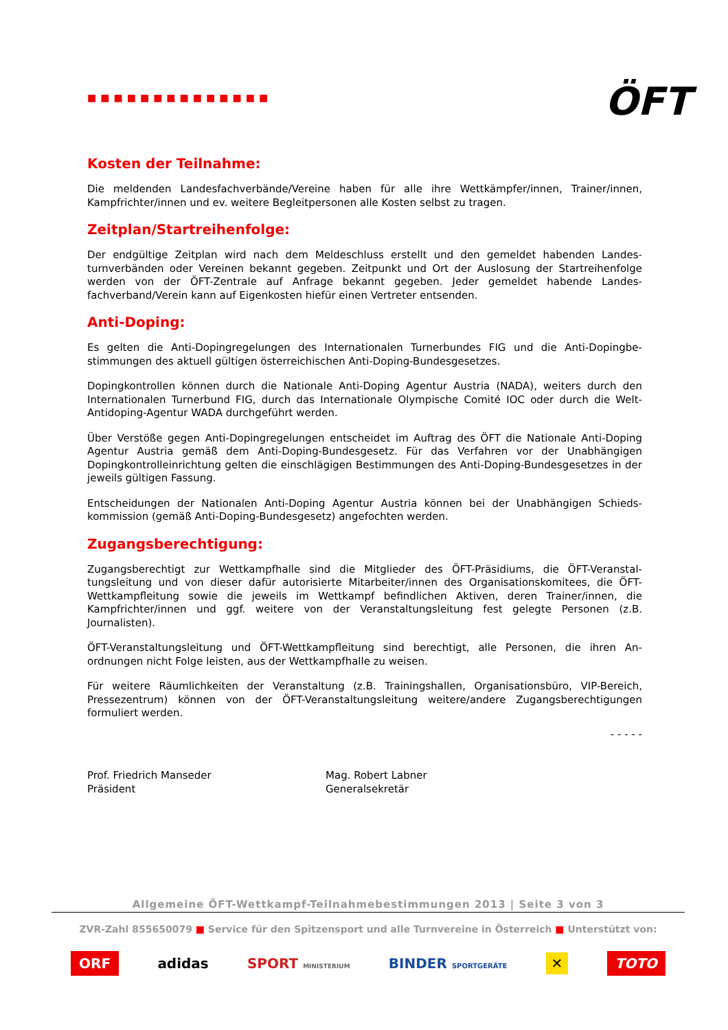■■■■■■■■■■■■■■
ÖFT
Kosten der Teilnahme:
Die meldenden Landesfachverbände/Vereine haben für alle ihre Wettkämpfer/innen, Trainer/innen, Kampfrichter/innen und ev. weitere Begleitpersonen alle Kosten selbst zu tragen.
Zeitplan/Startreihenfolge:
Der endgültige Zeitplan wird nach dem Meldeschluss erstellt und den gemeldet habenden Landes­turnverbänden oder Vereinen bekannt gegeben. Zeitpunkt und Ort der Auslosung der Startreihen­folge werden von der ÖFT-Zentrale auf Anfrage bekannt gegeben. Jeder gemeldet habende Landes­fachverband/Verein kann auf Eigenkosten hiefür einen Vertreter entsenden.
Anti-Doping:
Es gelten die Anti-Dopingregelungen des Internationalen Turnerbundes FIG und die Anti-Dopingbe­stimmungen des aktuell gültigen österreichischen Anti-Doping-Bundesgesetzes.
Dopingkontrollen können durch die Nationale Anti-Doping Agentur Austria (NADA), weiters durch den Internationalen Turnerbund FIG, durch das Internationale Olympische Comité IOC oder durch die Welt-Antidoping-Agentur WADA durchgeführt werden.
Über Verstöße gegen Anti-Dopingregelungen entscheidet im Auftrag des ÖFT die Nationale Anti-Doping Agentur Austria gemäß dem Anti-Doping-Bundesgesetz. Für das Verfahren vor der Unab­hängigen Dopingkontrolleinrichtung gelten die einschlägigen Bestimmungen des Anti-Doping-Bun­desgesetzes in der jeweils gültigen Fassung.
Entscheidungen der Nationalen Anti-Doping Agentur Austria können bei der Unabhängigen Schieds­kommission (gemäß Anti-Doping-Bundesgesetz) angefochten werden.
Zugangsberechtigung:
Zugangsberechtigt zur Wettkampfhalle sind die Mitglieder des ÖFT-Präsidiums, die ÖFT-Veranstal­tungsleitung und von dieser dafür autorisierte Mitarbeiter/innen des Organisationskomitees, die ÖFT-Wettkampfleitung sowie die jeweils im Wettkampf befindlichen Aktiven, deren Trainer/innen, die Kampfrichter/innen und ggf. weitere von der Veranstaltungsleitung fest gelegte Personen (z.B. Journalisten).
ÖFT-Veranstaltungsleitung und ÖFT-Wettkampfleitung sind berechtigt, alle Personen, die ihren An­ordnungen nicht Folge leisten, aus der Wettkampfhalle zu weisen.
Für weitere Räumlichkeiten der Veranstaltung (z.B. Trainingshallen, Organisationsbüro, VIP-Bereich, Pressezentrum) können von der ÖFT-Veranstaltungsleitung weitere/andere Zugangsberechtigungen formuliert werden.
Prof. Friedrich Manseder
Präsident
Mag. Robert Labner
Generalsekretär
- - - - -
Allgemeine ÖFT-Wettkampf-Teilnahmebestimmungen 2013 | Seite 3 von 3
ZVR-Zahl 855650079 ■ Service für den Spitzensport und alle Turnvereine in Österreich ■ Unterstützt von:
ORF adidas SPORT MINISTERIUM BINDER SPORTGERÄTE ✕ TOTO